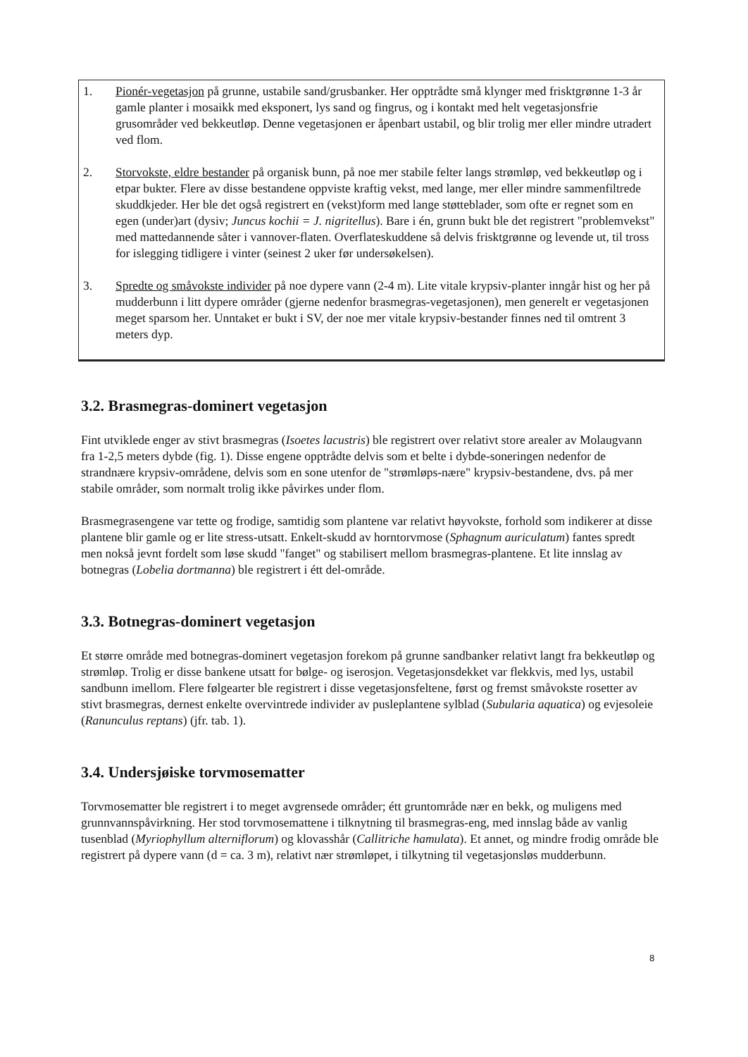1. Pionér-vegetasjon på grunne, ustabile sand/grusbanker. Her opptrådte små klynger med frisktgrønne 1-3 år gamle planter i mosaikk med eksponert, lys sand og fingrus, og i kontakt med helt vegetasjonsfrie grusområder ved bekkeutløp. Denne vegetasjonen er åpenbart ustabil, og blir trolig mer eller mindre utradert ved flom.
2. Storvokste, eldre bestander på organisk bunn, på noe mer stabile felter langs strømløp, ved bekkeutløp og i etpar bukter. Flere av disse bestandene oppviste kraftig vekst, med lange, mer eller mindre sammenfiltrede skuddkjeder. Her ble det også registrert en (vekst)form med lange støtteblader, som ofte er regnet som en egen (under)art (dysiv; Juncus kochii = J. nigritellus). Bare i én, grunn bukt ble det registrert "problemvekst" med mattedannende såter i vannover-flaten. Overflateskuddene så delvis frisktgrønne og levende ut, til tross for islegging tidligere i vinter (seinest 2 uker før undersøkelsen).
3. Spredte og småvokste individer på noe dypere vann (2-4 m). Lite vitale krypsiv-planter inngår hist og her på mudderbunn i litt dypere områder (gjerne nedenfor brasmegras-vegetasjonen), men generelt er vegetasjonen meget sparsom her. Unntaket er bukt i SV, der noe mer vitale krypsiv-bestander finnes ned til omtrent 3 meters dyp.
3.2. Brasmegras-dominert vegetasjon
Fint utviklede enger av stivt brasmegras (Isoetes lacustris) ble registrert over relativt store arealer av Molaugvann fra 1-2,5 meters dybde (fig. 1). Disse engene opptrådte delvis som et belte i dybde-soneringen nedenfor de strandnære krypsiv-områdene, delvis som en sone utenfor de "strømløps-nære" krypsiv-bestandene, dvs. på mer stabile områder, som normalt trolig ikke påvirkes under flom.
Brasmegrasengene var tette og frodige, samtidig som plantene var relativt høyvokste, forhold som indikerer at disse plantene blir gamle og er lite stress-utsatt. Enkelt-skudd av horntorvmose (Sphagnum auriculatum) fantes spredt men nokså jevnt fordelt som løse skudd "fanget" og stabilisert mellom brasmegras-plantene. Et lite innslag av botnegras (Lobelia dortmanna) ble registrert i étt del-område.
3.3. Botnegras-dominert vegetasjon
Et større område med botnegras-dominert vegetasjon forekom på grunne sandbanker relativt langt fra bekkeutløp og strømløp. Trolig er disse bankene utsatt for bølge- og iserosjon. Vegetasjonsdekket var flekkvis, med lys, ustabil sandbunn imellom. Flere følgearter ble registrert i disse vegetasjonsfeltene, først og fremst småvokste rosetter av stivt brasmegras, dernest enkelte overvintrede individer av pusleplantene sylblad (Subularia aquatica) og evjesoleie (Ranunculus reptans) (jfr. tab. 1).
3.4. Undersjøiske torvmosematter
Torvmosematter ble registrert i to meget avgrensede områder; étt gruntområde nær en bekk, og muligens med grunnvannspåvirkning. Her stod torvmosemattene i tilknytning til brasmegras-eng, med innslag både av vanlig tusenblad (Myriophyllum alterniflorum) og klovasshår (Callitriche hamulata). Et annet, og mindre frodig område ble registrert på dypere vann (d = ca. 3 m), relativt nær strømløpet, i tilkytning til vegetasjonsløs mudderbunn.
8